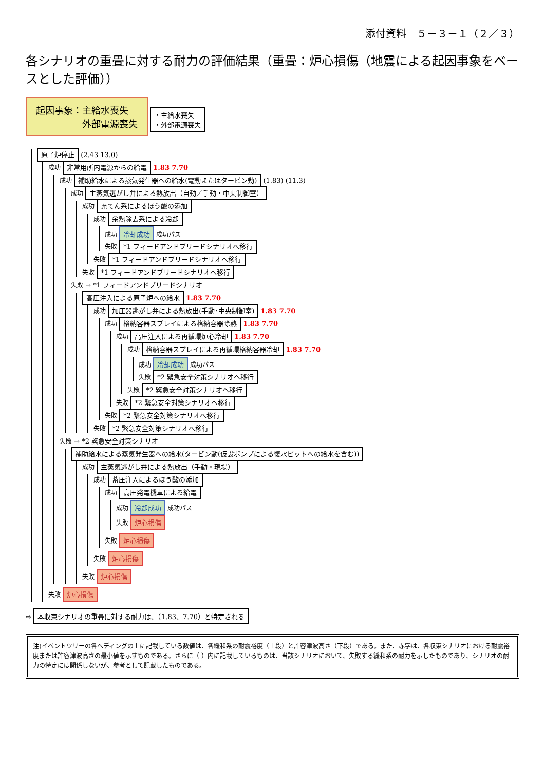添付資料　５－３－１（２／３）
各シナリオの重畳に対する耐力の評価結果（重畳：炉心損傷（地震による起因事象をベースとした評価））
起因事象：主給水喪失
　　　　　外部電源喪失
・主給水喪失
・外部電源喪失
原子炉停止 (2.43 13.0)
成功 非常用所内電源からの給電 1.83 7.70
成功 補助給水による蒸気発生器への給水(電動またはタービン動) (1.83) (11.3)
成功 主蒸気逃がし弁による熱放出（自動／手動・中央制御室）
成功 充てん系によるほう酸の添加
成功 余熱除去系による冷却
成功 冷却成功 成功パス
失敗 *1 フィードアンドブリードシナリオへ移行
失敗 *1 フィードアンドブリードシナリオへ移行
失敗 *1 フィードアンドブリードシナリオへ移行
失敗 → *1 フィードアンドブリードシナリオ
高圧注入による原子炉への給水 1.83 7.70
成功 加圧器逃がし弁による熱放出(手動･中央制御室) 1.83 7.70
成功 格納容器スプレイによる格納容器除熱 1.83 7.70
成功 高圧注入による再循環炉心冷却 1.83 7.70
成功 格納容器スプレイによる再循環格納容器冷却 1.83 7.70
成功 冷却成功 成功パス
失敗 *2 緊急安全対策シナリオへ移行
失敗 *2 緊急安全対策シナリオへ移行
失敗 *2 緊急安全対策シナリオへ移行
失敗 *2 緊急安全対策シナリオへ移行
失敗 *2 緊急安全対策シナリオへ移行
失敗 → *2 緊急安全対策シナリオ
補助給水による蒸気発生器への給水(タービン動(仮設ポンプによる復水ピットへの給水を含む))
成功 主蒸気逃がし弁による熱放出（手動・現場）
成功 蓄圧注入によるほう酸の添加
成功 高圧発電機車による給電
成功 冷却成功 成功パス
失敗 炉心損傷
失敗 炉心損傷
失敗 炉心損傷
失敗 炉心損傷
失敗 炉心損傷
⇨ 本収束シナリオの重畳に対する耐力は、（1.83、7.70）と特定される
注)イベントツリーの各ヘディングの上に記載している数値は、各緩和系の耐震裕度（上段）と許容津波高さ（下段）である。また、赤字は、各収束シナリオにおける耐震裕度または許容津波高さの最小値を示すものである。さらに（ ）内に記載しているものは、当該シナリオにおいて、失敗する緩和系の耐力を示したものであり、シナリオの耐力の特定には関係しないが、参考として記載したものである。